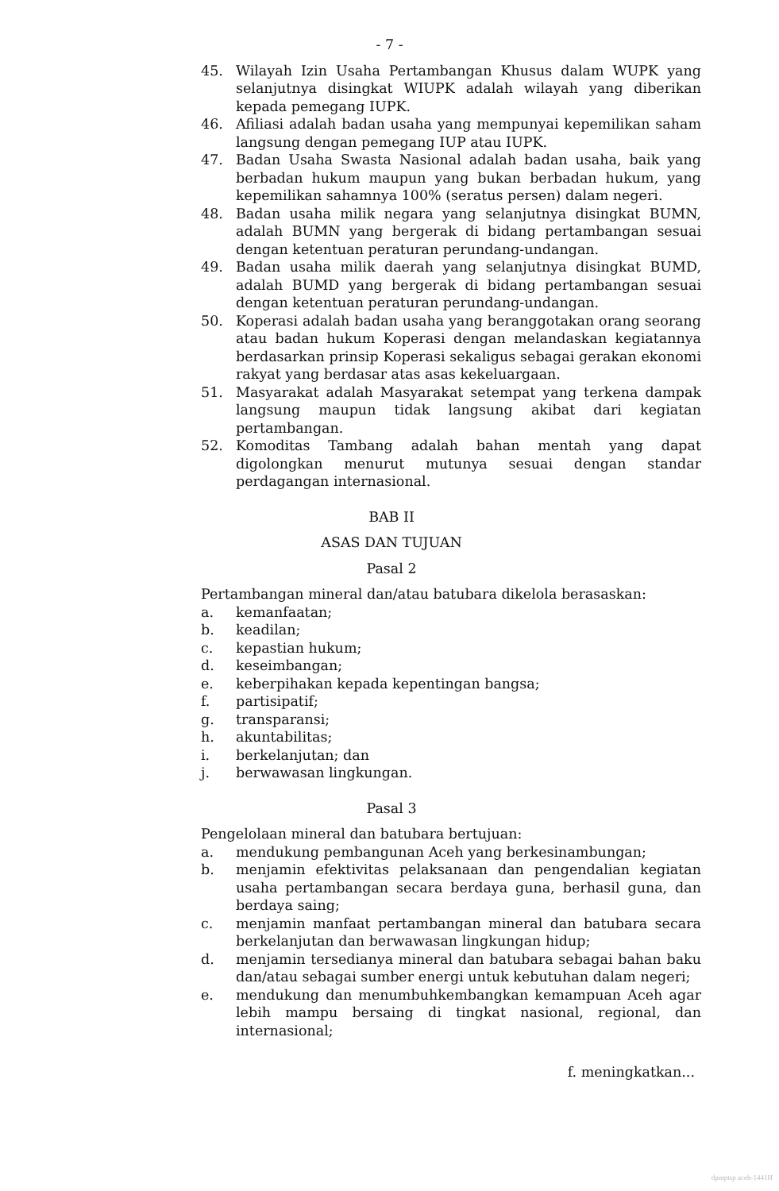- 7 -
45. Wilayah Izin Usaha Pertambangan Khusus dalam WUPK yang selanjutnya disingkat WIUPK adalah wilayah yang diberikan kepada pemegang IUPK.
46. Afiliasi adalah badan usaha yang mempunyai kepemilikan saham langsung dengan pemegang IUP atau IUPK.
47. Badan Usaha Swasta Nasional adalah badan usaha, baik yang berbadan hukum maupun yang bukan berbadan hukum, yang kepemilikan sahamnya 100% (seratus persen) dalam negeri.
48. Badan usaha milik negara yang selanjutnya disingkat BUMN, adalah BUMN yang bergerak di bidang pertambangan sesuai dengan ketentuan peraturan perundang-undangan.
49. Badan usaha milik daerah yang selanjutnya disingkat BUMD, adalah BUMD yang bergerak di bidang pertambangan sesuai dengan ketentuan peraturan perundang-undangan.
50. Koperasi adalah badan usaha yang beranggotakan orang seorang atau badan hukum Koperasi dengan melandaskan kegiatannya berdasarkan prinsip Koperasi sekaligus sebagai gerakan ekonomi rakyat yang berdasar atas asas kekeluargaan.
51. Masyarakat adalah Masyarakat setempat yang terkena dampak langsung maupun tidak langsung akibat dari kegiatan pertambangan.
52. Komoditas Tambang adalah bahan mentah yang dapat digolongkan menurut mutunya sesuai dengan standar perdagangan internasional.
BAB II
ASAS DAN TUJUAN
Pasal 2
Pertambangan mineral dan/atau batubara dikelola berasaskan:
a. kemanfaatan;
b. keadilan;
c. kepastian hukum;
d. keseimbangan;
e. keberpihakan kepada kepentingan bangsa;
f. partisipatif;
g. transparansi;
h. akuntabilitas;
i. berkelanjutan; dan
j. berwawasan lingkungan.
Pasal 3
Pengelolaan mineral dan batubara bertujuan:
a. mendukung pembangunan Aceh yang berkesinambungan;
b. menjamin efektivitas pelaksanaan dan pengendalian kegiatan usaha pertambangan secara berdaya guna, berhasil guna, dan berdaya saing;
c. menjamin manfaat pertambangan mineral dan batubara secara berkelanjutan dan berwawasan lingkungan hidup;
d. menjamin tersedianya mineral dan batubara sebagai bahan baku dan/atau sebagai sumber energi untuk kebutuhan dalam negeri;
e. mendukung dan menumbuhkembangkan kemampuan Aceh agar lebih mampu bersaing di tingkat nasional, regional, dan internasional;
f. meningkatkan...
dpmptsp aceh-1441H